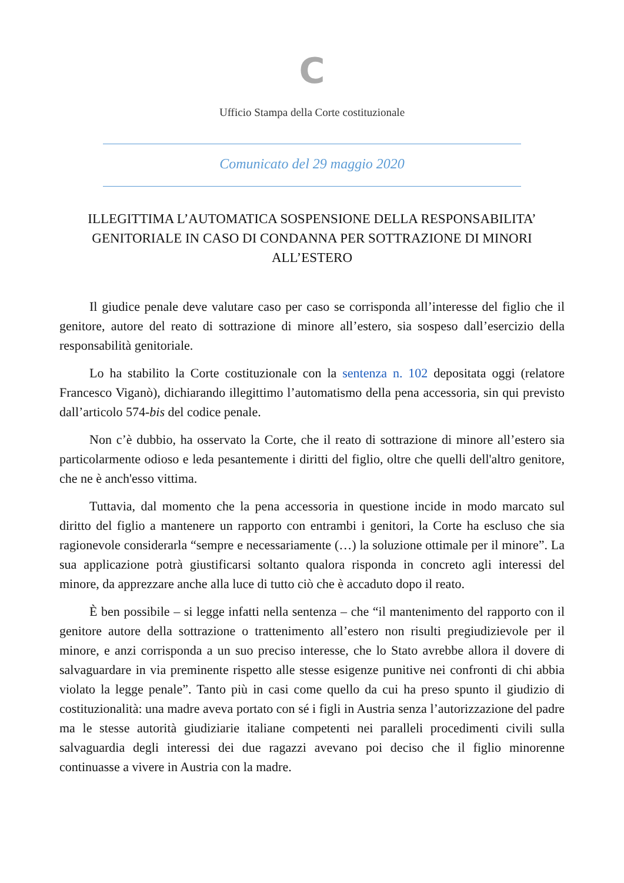C
Ufficio Stampa della Corte costituzionale
Comunicato del 29 maggio 2020
ILLEGITTIMA L’AUTOMATICA SOSPENSIONE DELLA RESPONSABILITA’ GENITORIALE IN CASO DI CONDANNA PER SOTTRAZIONE DI MINORI ALL’ESTERO
Il giudice penale deve valutare caso per caso se corrisponda all’interesse del figlio che il genitore, autore del reato di sottrazione di minore all’estero, sia sospeso dall’esercizio della responsabilità genitoriale.
Lo ha stabilito la Corte costituzionale con la sentenza n. 102 depositata oggi (relatore Francesco Viganò), dichiarando illegittimo l’automatismo della pena accessoria, sin qui previsto dall’articolo 574-bis del codice penale.
Non c’è dubbio, ha osservato la Corte, che il reato di sottrazione di minore all’estero sia particolarmente odioso e leda pesantemente i diritti del figlio, oltre che quelli dell'altro genitore, che ne è anch'esso vittima.
Tuttavia, dal momento che la pena accessoria in questione incide in modo marcato sul diritto del figlio a mantenere un rapporto con entrambi i genitori, la Corte ha escluso che sia ragionevole considerarla “sempre e necessariamente (…) la soluzione ottimale per il minore”. La sua applicazione potrà giustificarsi soltanto qualora risponda in concreto agli interessi del minore, da apprezzare anche alla luce di tutto ciò che è accaduto dopo il reato.
È ben possibile – si legge infatti nella sentenza – che “il mantenimento del rapporto con il genitore autore della sottrazione o trattenimento all’estero non risulti pregiudizievole per il minore, e anzi corrisponda a un suo preciso interesse, che lo Stato avrebbe allora il dovere di salvaguardare in via preminente rispetto alle stesse esigenze punitive nei confronti di chi abbia violato la legge penale”. Tanto più in casi come quello da cui ha preso spunto il giudizio di costituzionalità: una madre aveva portato con sé i figli in Austria senza l’autorizzazione del padre ma le stesse autorità giudiziarie italiane competenti nei paralleli procedimenti civili sulla salvaguardia degli interessi dei due ragazzi avevano poi deciso che il figlio minorenne continuasse a vivere in Austria con la madre.